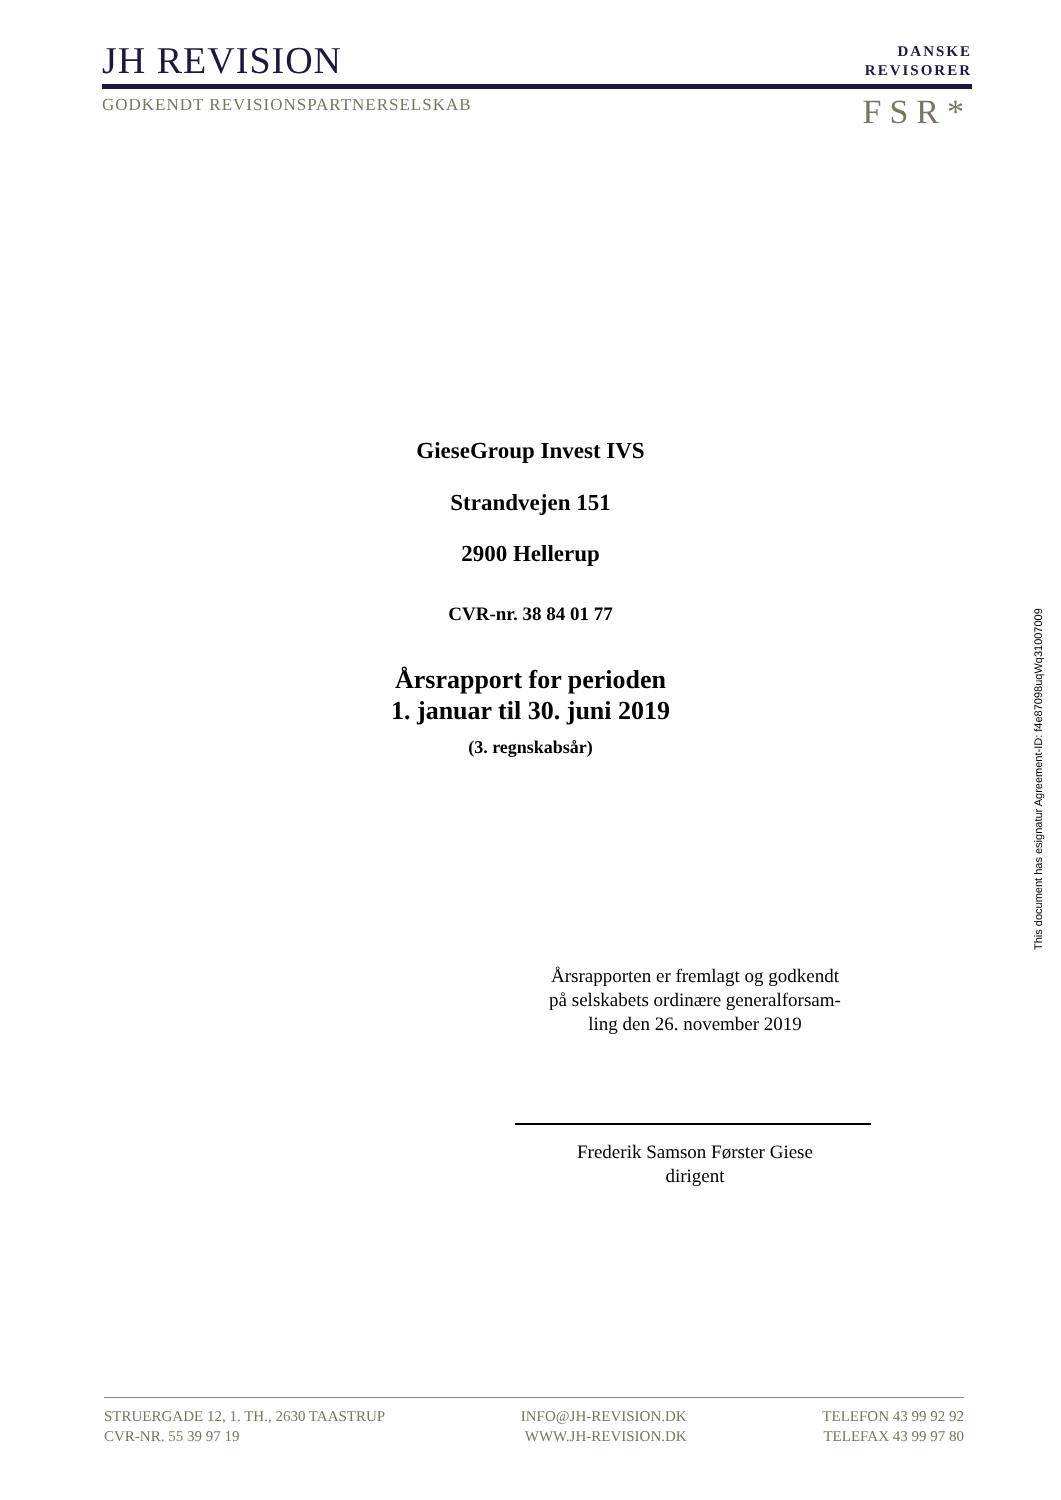JH REVISION
DANSKE
REVISORER
GODKENDT REVISIONSPARTNERSELSKAB
FSR*
GieseGroup Invest IVS
Strandvejen 151
2900 Hellerup
CVR-nr. 38 84 01 77
Årsrapport for perioden
1. januar til 30. juni 2019
(3. regnskabsår)
Årsrapporten er fremlagt og godkendt
på selskabets ordinære generalforsam-
ling den 26. november 2019
Frederik Samson Førster Giese
dirigent
This document has esignatur Agreement-ID: f4e87098uqWq31007009
STRUERGADE 12, 1. TH., 2630 TAASTRUP
CVR-NR. 55 39 97 19
INFO@JH-REVISION.DK
WWW.JH-REVISION.DK
TELEFON 43 99 92 92
TELEFAX 43 99 97 80